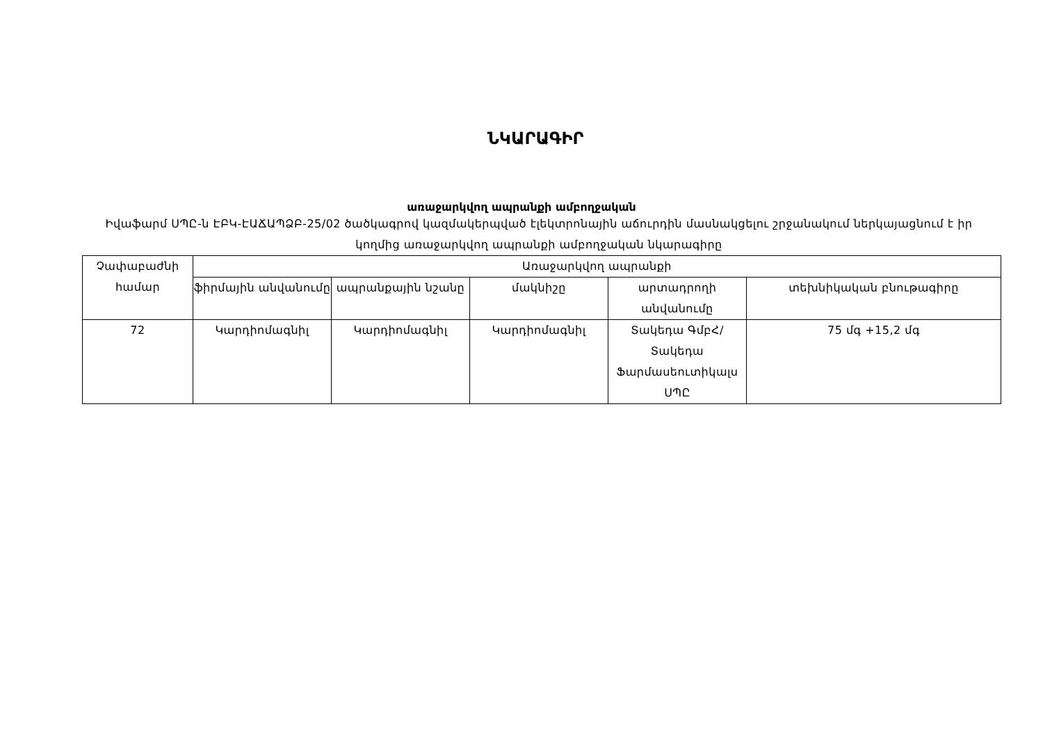ՆԿԱՐԱԳԻՐ
առաջարկվող ապրանքի ամբողջական
Իվաֆարմ ՍՊԸ-ն ԷԲԿ-ԷԱՃԱՊՁԲ-25/02 ծածկագրով կազմակերպված էլեկտրոնային աճուրդին մասնակցելու շրջանակում ներկայացնում է իր կողմից առաջարկվող ապրանքի ամբողջական նկարագիրը
| Չափաբաժնի համար | Առաջարկվող ապրանքի | | | | |
| --- | --- | --- | --- | --- | --- |
| | ֆիրմային անվանումը | ապրանքային նշանը | մակնիշը | արտադրողի անվանումը | տեխնիկական բնութագիրը |
| 72 | Կարդիոմագնիլ | Կարդիոմագնիլ | Կարդիոմագնիլ | Տակեդա ԳմբՀ/Տակեդա Ֆարմասեուտիկալս ՍՊԸ | 75 մգ +15,2 մգ |